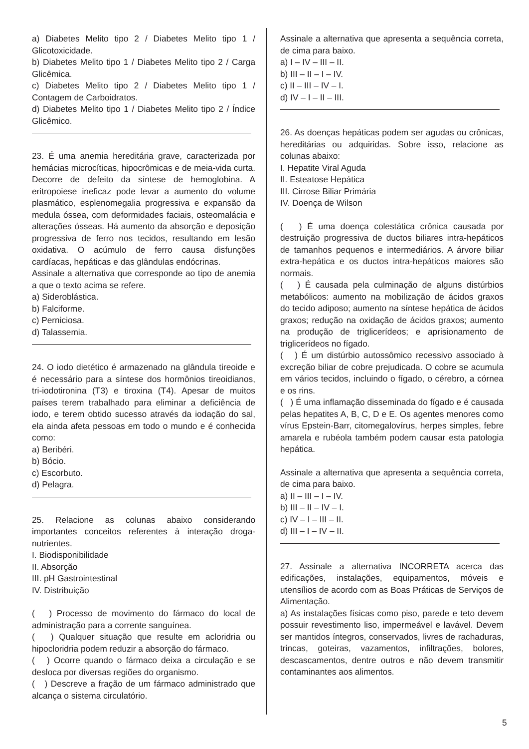a) Diabetes Melito tipo 2 / Diabetes Melito tipo 1 / Glicotoxicidade.
b) Diabetes Melito tipo 1 / Diabetes Melito tipo 2 / Carga Glicêmica.
c) Diabetes Melito tipo 2 / Diabetes Melito tipo 1 / Contagem de Carboidratos.
d) Diabetes Melito tipo 1 / Diabetes Melito tipo 2 / Índice Glicêmico.
23. É uma anemia hereditária grave, caracterizada por hemácias microcíticas, hipocrômicas e de meia-vida curta. Decorre de defeito da síntese de hemoglobina. A eritropoiese ineficaz pode levar a aumento do volume plasmático, esplenomegalia progressiva e expansão da medula óssea, com deformidades faciais, osteomalácia e alterações ósseas. Há aumento da absorção e deposição progressiva de ferro nos tecidos, resultando em lesão oxidativa. O acúmulo de ferro causa disfunções cardíacas, hepáticas e das glândulas endócrinas.
Assinale a alternativa que corresponde ao tipo de anemia a que o texto acima se refere.
a) Sideroblástica.
b) Falciforme.
c) Perniciosa.
d) Talassemia.
24. O iodo dietético é armazenado na glândula tireoide e é necessário para a síntese dos hormônios tireoidianos, tri-iodotironina (T3) e tiroxina (T4). Apesar de muitos países terem trabalhado para eliminar a deficiência de iodo, e terem obtido sucesso através da iodação do sal, ela ainda afeta pessoas em todo o mundo e é conhecida como:
a) Beribéri.
b) Bócio.
c) Escorbuto.
d) Pelagra.
25. Relacione as colunas abaixo considerando importantes conceitos referentes à interação droga-nutrientes.
I. Biodisponibilidade
II. Absorção
III. pH Gastrointestinal
IV. Distribuição
( ) Processo de movimento do fármaco do local de administração para a corrente sanguínea.
( ) Qualquer situação que resulte em acloridria ou hipocloridria podem reduzir a absorção do fármaco.
( ) Ocorre quando o fármaco deixa a circulação e se desloca por diversas regiões do organismo.
( ) Descreve a fração de um fármaco administrado que alcança o sistema circulatório.
Assinale a alternativa que apresenta a sequência correta, de cima para baixo.
a) I – IV – III – II.
b) III – II – I – IV.
c) II – III – IV – I.
d) IV – I – II – III.
26. As doenças hepáticas podem ser agudas ou crônicas, hereditárias ou adquiridas. Sobre isso, relacione as colunas abaixo:
I. Hepatite Viral Aguda
II. Esteatose Hepática
III. Cirrose Biliar Primária
IV. Doença de Wilson
( ) É uma doença colestática crônica causada por destruição progressiva de ductos biliares intra-hepáticos de tamanhos pequenos e intermediários. A árvore biliar extra-hepática e os ductos intra-hepáticos maiores são normais.
( ) É causada pela culminação de alguns distúrbios metabólicos: aumento na mobilização de ácidos graxos do tecido adiposo; aumento na síntese hepática de ácidos graxos; redução na oxidação de ácidos graxos; aumento na produção de triglicerídeos; e aprisionamento de triglicerídeos no fígado.
( ) É um distúrbio autossômico recessivo associado à excreção biliar de cobre prejudicada. O cobre se acumula em vários tecidos, incluindo o fígado, o cérebro, a córnea e os rins.
( ) É uma inflamação disseminada do fígado e é causada pelas hepatites A, B, C, D e E. Os agentes menores como vírus Epstein-Barr, citomegalovírus, herpes simples, febre amarela e rubéola também podem causar esta patologia hepática.
Assinale a alternativa que apresenta a sequência correta, de cima para baixo.
a) II – III – I – IV.
b) III – II – IV – I.
c) IV – I – III – II.
d) III – I – IV – II.
27. Assinale a alternativa INCORRETA acerca das edificações, instalações, equipamentos, móveis e utensílios de acordo com as Boas Práticas de Serviços de Alimentação.
a) As instalações físicas como piso, parede e teto devem possuir revestimento liso, impermeável e lavável. Devem ser mantidos íntegros, conservados, livres de rachaduras, trincas, goteiras, vazamentos, infiltrações, bolores, descascamentos, dentre outros e não devem transmitir contaminantes aos alimentos.
5